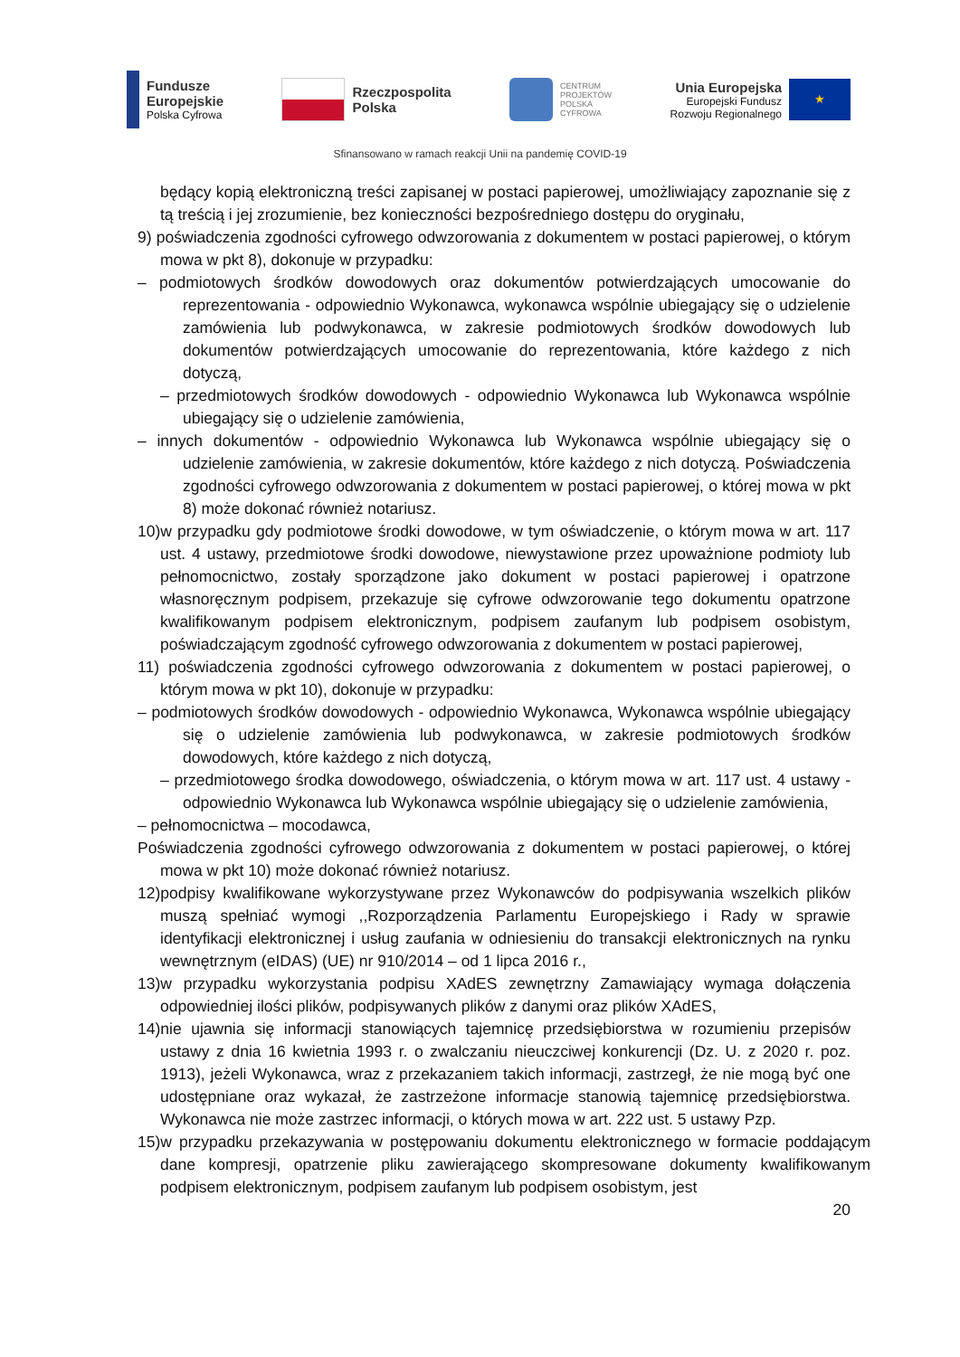Fundusze
Europejskie
Polska Cyfrowa
Rzeczpospolita
Polska
CENTRUM
PROJEKTÓW
POLSKA
CYFROWA
Unia Europejska
Europejski Fundusz
Rozwoju Regionalnego
★
Sfinansowano w ramach reakcji Unii na pandemię COVID-19
będący kopią elektroniczną treści zapisanej w postaci papierowej, umożliwiający zapoznanie się z tą treścią i jej zrozumienie, bez konieczności bezpośredniego dostępu do oryginału,
9) poświadczenia zgodności cyfrowego odwzorowania z dokumentem w postaci papierowej, o którym mowa w pkt 8), dokonuje w przypadku:
– podmiotowych środków dowodowych oraz dokumentów potwierdzających umocowanie do reprezentowania - odpowiednio Wykonawca, wykonawca wspólnie ubiegający się o udzielenie zamówienia lub podwykonawca, w zakresie podmiotowych środków dowodowych lub dokumentów potwierdzających umocowanie do reprezentowania, które każdego z nich dotyczą,
– przedmiotowych środków dowodowych - odpowiednio Wykonawca lub Wykonawca wspólnie ubiegający się o udzielenie zamówienia,
– innych dokumentów - odpowiednio Wykonawca lub Wykonawca wspólnie ubiegający się o udzielenie zamówienia, w zakresie dokumentów, które każdego z nich dotyczą. Poświadczenia zgodności cyfrowego odwzorowania z dokumentem w postaci papierowej, o której mowa w pkt 8) może dokonać również notariusz.
10)w przypadku gdy podmiotowe środki dowodowe, w tym oświadczenie, o którym mowa w art. 117 ust. 4 ustawy, przedmiotowe środki dowodowe, niewystawione przez upoważnione podmioty lub pełnomocnictwo, zostały sporządzone jako dokument w postaci papierowej i opatrzone własnoręcznym podpisem, przekazuje się cyfrowe odwzorowanie tego dokumentu opatrzone kwalifikowanym podpisem elektronicznym, podpisem zaufanym lub podpisem osobistym, poświadczającym zgodność cyfrowego odwzorowania z dokumentem w postaci papierowej,
11) poświadczenia zgodności cyfrowego odwzorowania z dokumentem w postaci papierowej, o którym mowa w pkt 10), dokonuje w przypadku:
– podmiotowych środków dowodowych - odpowiednio Wykonawca, Wykonawca wspólnie ubiegający się o udzielenie zamówienia lub podwykonawca, w zakresie podmiotowych środków dowodowych, które każdego z nich dotyczą,
– przedmiotowego środka dowodowego, oświadczenia, o którym mowa w art. 117 ust. 4 ustawy - odpowiednio Wykonawca lub Wykonawca wspólnie ubiegający się o udzielenie zamówienia,
– pełnomocnictwa – mocodawca,
Poświadczenia zgodności cyfrowego odwzorowania z dokumentem w postaci papierowej, o której mowa w pkt 10) może dokonać również notariusz.
12)podpisy kwalifikowane wykorzystywane przez Wykonawców do podpisywania wszelkich plików muszą spełniać wymogi ,,Rozporządzenia Parlamentu Europejskiego i Rady w sprawie identyfikacji elektronicznej i usług zaufania w odniesieniu do transakcji elektronicznych na rynku wewnętrznym (eIDAS) (UE) nr 910/2014 – od 1 lipca 2016 r.,
13)w przypadku wykorzystania podpisu XAdES zewnętrzny Zamawiający wymaga dołączenia odpowiedniej ilości plików, podpisywanych plików z danymi oraz plików XAdES,
14)nie ujawnia się informacji stanowiących tajemnicę przedsiębiorstwa w rozumieniu przepisów ustawy z dnia 16 kwietnia 1993 r. o zwalczaniu nieuczciwej konkurencji (Dz. U. z 2020 r. poz. 1913), jeżeli Wykonawca, wraz z przekazaniem takich informacji, zastrzegł, że nie mogą być one udostępniane oraz wykazał, że zastrzeżone informacje stanowią tajemnicę przedsiębiorstwa. Wykonawca nie może zastrzec informacji, o których mowa w art. 222 ust. 5 ustawy Pzp.
15)w przypadku przekazywania w postępowaniu dokumentu elektronicznego w formacie poddającym dane kompresji, opatrzenie pliku zawierającego skompresowane dokumenty kwalifikowanym podpisem elektronicznym, podpisem zaufanym lub podpisem osobistym, jest
20